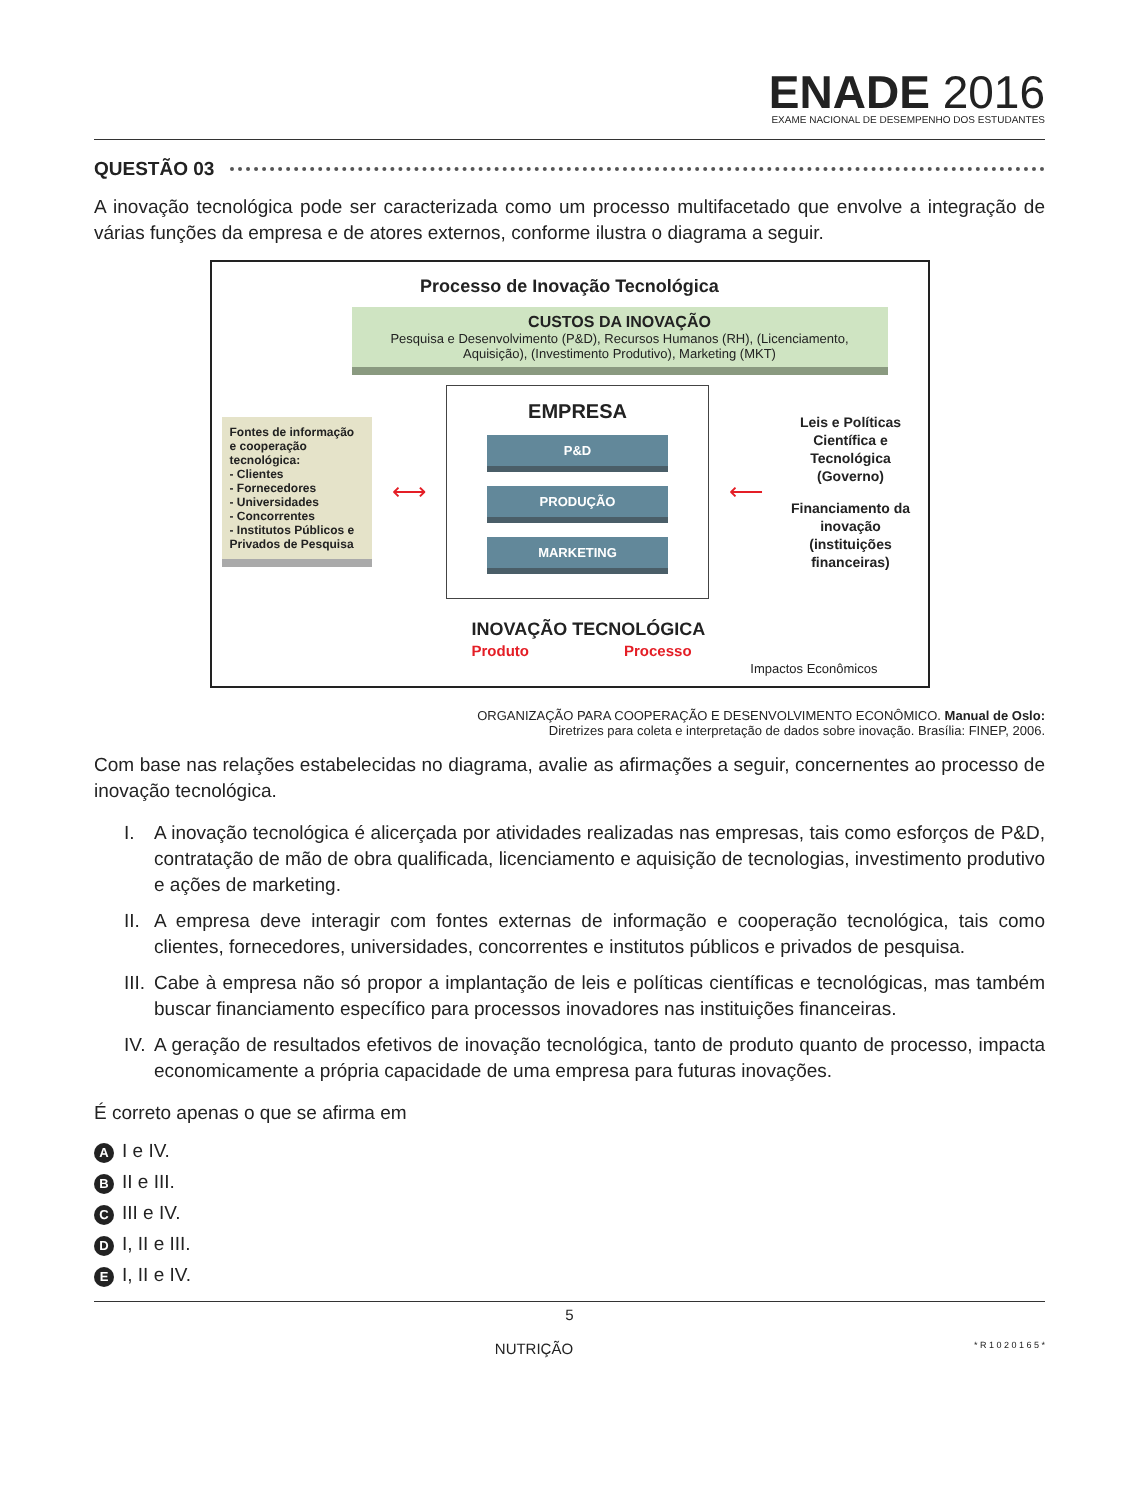ENADE 2016
EXAME NACIONAL DE DESEMPENHO DOS ESTUDANTES
QUESTÃO 03
A inovação tecnológica pode ser caracterizada como um processo multifacetado que envolve a integração de várias funções da empresa e de atores externos, conforme ilustra o diagrama a seguir.
Processo de Inovação Tecnológica
CUSTOS DA INOVAÇÃO
Pesquisa e Desenvolvimento (P&D), Recursos Humanos (RH), (Licenciamento, Aquisição), (Investimento Produtivo), Marketing (MKT)
Fontes de informação e cooperação tecnológica:
- Clientes
- Fornecedores
- Universidades
- Concorrentes
- Institutos Públicos e Privados de Pesquisa
⟷
EMPRESA
P&D
PRODUÇÃO
MARKETING
⟵
Leis e Políticas Científica e Tecnológica (Governo)
Financiamento da inovação (instituições financeiras)
INOVAÇÃO TECNOLÓGICA
Produto Processo
Impactos Econômicos
ORGANIZAÇÃO PARA COOPERAÇÃO E DESENVOLVIMENTO ECONÔMICO. Manual de Oslo:
Diretrizes para coleta e interpretação de dados sobre inovação. Brasília: FINEP, 2006.
Com base nas relações estabelecidas no diagrama, avalie as afirmações a seguir, concernentes ao processo de inovação tecnológica.
I. A inovação tecnológica é alicerçada por atividades realizadas nas empresas, tais como esforços de P&D, contratação de mão de obra qualificada, licenciamento e aquisição de tecnologias, investimento produtivo e ações de marketing.
II. A empresa deve interagir com fontes externas de informação e cooperação tecnológica, tais como clientes, fornecedores, universidades, concorrentes e institutos públicos e privados de pesquisa.
III. Cabe à empresa não só propor a implantação de leis e políticas científicas e tecnológicas, mas também buscar financiamento específico para processos inovadores nas instituições financeiras.
IV. A geração de resultados efetivos de inovação tecnológica, tanto de produto quanto de processo, impacta economicamente a própria capacidade de uma empresa para futuras inovações.
É correto apenas o que se afirma em
A I e IV.
B II e III.
C III e IV.
D I, II e III.
E I, II e IV.
5
NUTRIÇÃO * R 1 0 2 0 1 6 5 *